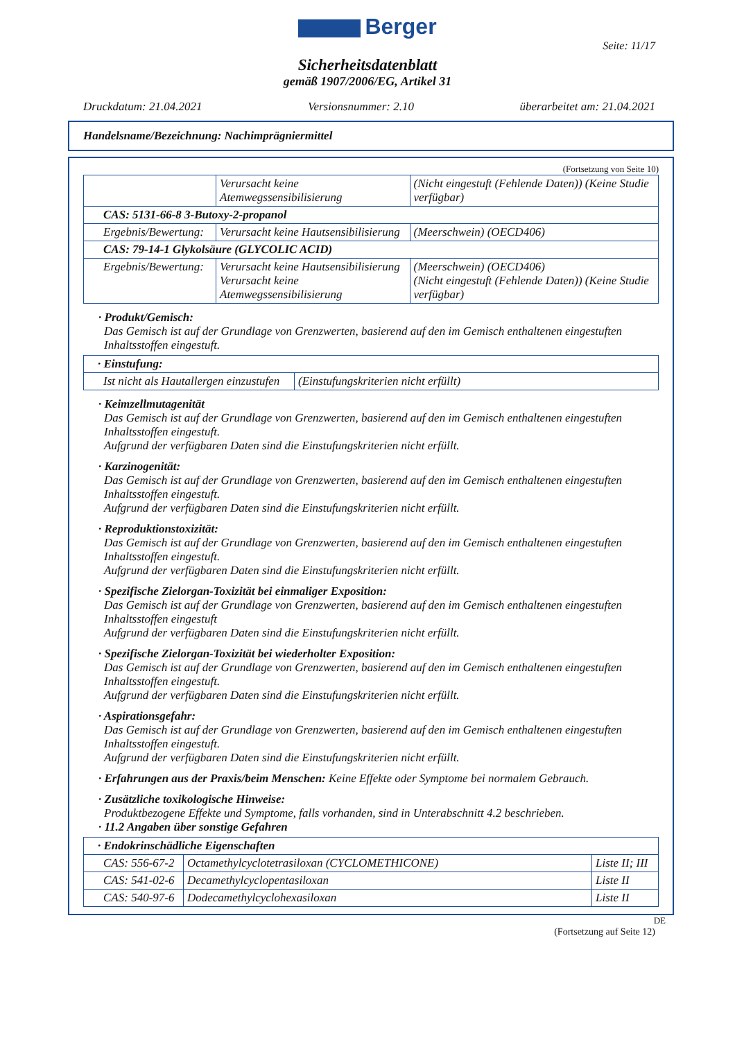Berger
Seite: 11/17
Sicherheitsdatenblatt
gemäß 1907/2006/EG, Artikel 31
Druckdatum: 21.04.2021 Versionsnummer: 2.10 überarbeitet am: 21.04.2021
Handelsname/Bezeichnung: Nachimprägniermittel
(Fortsetzung von Seite 10)
| | Verursacht keine Atemwegssensibilisierung | (Nicht eingestuft (Fehlende Daten)) (Keine Studie verfügbar) |
| CAS: 5131-66-8 3-Butoxy-2-propanol | | |
| Ergebnis/Bewertung: | Verursacht keine Hautsensibilisierung | (Meerschwein) (OECD406) |
| CAS: 79-14-1 Glykolsäure (GLYCOLIC ACID) | | |
| Ergebnis/Bewertung: | Verursacht keine Hautsensibilisierung Verursacht keine Atemwegssensibilisierung | (Meerschwein) (OECD406) (Nicht eingestuft (Fehlende Daten)) (Keine Studie verfügbar) |
· Produkt/Gemisch:
Das Gemisch ist auf der Grundlage von Grenzwerten, basierend auf den im Gemisch enthaltenen eingestuften Inhaltsstoffen eingestuft.
| · Einstufung: | |
| Ist nicht als Hautallergen einzustufen | (Einstufungskriterien nicht erfüllt) |
· Keimzellmutagenität
Das Gemisch ist auf der Grundlage von Grenzwerten, basierend auf den im Gemisch enthaltenen eingestuften Inhaltsstoffen eingestuft.
Aufgrund der verfügbaren Daten sind die Einstufungskriterien nicht erfüllt.
· Karzinogenität:
Das Gemisch ist auf der Grundlage von Grenzwerten, basierend auf den im Gemisch enthaltenen eingestuften Inhaltsstoffen eingestuft.
Aufgrund der verfügbaren Daten sind die Einstufungskriterien nicht erfüllt.
· Reproduktionstoxizität:
Das Gemisch ist auf der Grundlage von Grenzwerten, basierend auf den im Gemisch enthaltenen eingestuften Inhaltsstoffen eingestuft.
Aufgrund der verfügbaren Daten sind die Einstufungskriterien nicht erfüllt.
· Spezifische Zielorgan-Toxizität bei einmaliger Exposition:
Das Gemisch ist auf der Grundlage von Grenzwerten, basierend auf den im Gemisch enthaltenen eingestuften Inhaltsstoffen eingestuft
Aufgrund der verfügbaren Daten sind die Einstufungskriterien nicht erfüllt.
· Spezifische Zielorgan-Toxizität bei wiederholter Exposition:
Das Gemisch ist auf der Grundlage von Grenzwerten, basierend auf den im Gemisch enthaltenen eingestuften Inhaltsstoffen eingestuft.
Aufgrund der verfügbaren Daten sind die Einstufungskriterien nicht erfüllt.
· Aspirationsgefahr:
Das Gemisch ist auf der Grundlage von Grenzwerten, basierend auf den im Gemisch enthaltenen eingestuften Inhaltsstoffen eingestuft.
Aufgrund der verfügbaren Daten sind die Einstufungskriterien nicht erfüllt.
· Erfahrungen aus der Praxis/beim Menschen: Keine Effekte oder Symptome bei normalem Gebrauch.
· Zusätzliche toxikologische Hinweise:
Produktbezogene Effekte und Symptome, falls vorhanden, sind in Unterabschnitt 4.2 beschrieben.
· 11.2 Angaben über sonstige Gefahren
| · Endokrinschädliche Eigenschaften | | |
| CAS: 556-67-2 | Octamethylcyclotetrasiloxan (CYCLOMETHICONE) | Liste II; III |
| CAS: 541-02-6 | Decamethylcyclopentasiloxan | Liste II |
| CAS: 540-97-6 | Dodecamethylcyclohexasiloxan | Liste II |
DE
(Fortsetzung auf Seite 12)